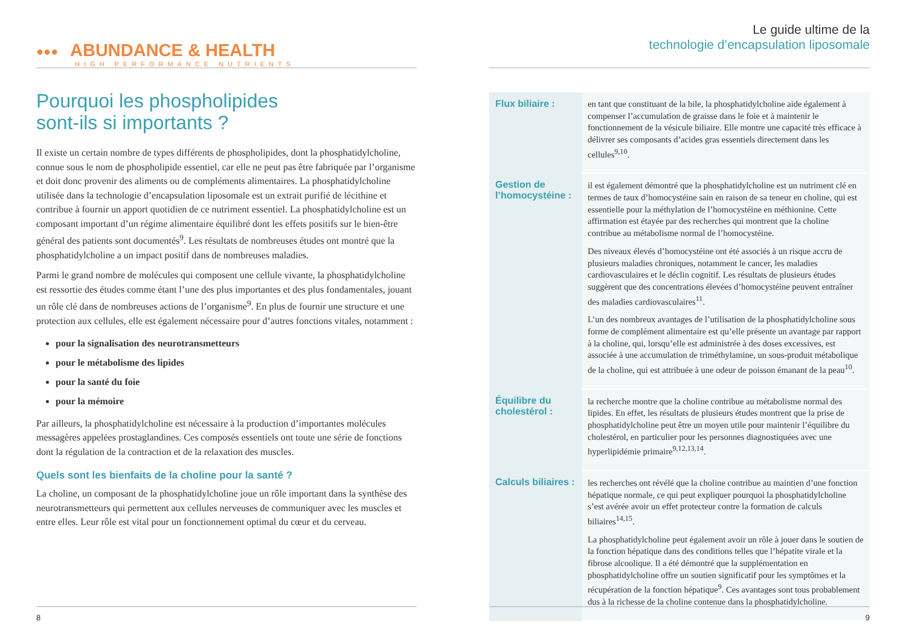●●● ABUNDANCE & HEALTH
HIGH PERFORMANCE NUTRIENTS
Pourquoi les phospholipides
sont-ils si importants ?
Il existe un certain nombre de types différents de phospholipides, dont la phosphatidylcholine, connue sous le nom de phospholipide essentiel, car elle ne peut pas être fabriquée par l’organisme et doit donc provenir des aliments ou de compléments alimentaires. La phosphatidylcholine utilisée dans la technologie d’encapsulation liposomale est un extrait purifié de lécithine et contribue à fournir un apport quotidien de ce nutriment essentiel. La phosphatidylcholine est un composant important d’un régime alimentaire équilibré dont les effets positifs sur le bien-être général des patients sont documentés<sup>9</sup>. Les résultats de nombreuses études ont montré que la phosphatidylcholine a un impact positif dans de nombreuses maladies.
Parmi le grand nombre de molécules qui composent une cellule vivante, la phosphatidylcholine est ressortie des études comme étant l’une des plus importantes et des plus fondamentales, jouant un rôle clé dans de nombreuses actions de l’organisme<sup>9</sup>. En plus de fournir une structure et une protection aux cellules, elle est également nécessaire pour d’autres fonctions vitales, notamment :
pour la signalisation des neurotransmetteurs
pour le métabolisme des lipides
pour la santé du foie
pour la mémoire
Par ailleurs, la phosphatidylcholine est nécessaire à la production d’importantes molécules messagères appelées prostaglandines. Ces composés essentiels ont toute une série de fonctions dont la régulation de la contraction et de la relaxation des muscles.
Quels sont les bienfaits de la choline pour la santé ?
La choline, un composant de la phosphatidylcholine joue un rôle important dans la synthèse des neurotransmetteurs qui permettent aux cellules nerveuses de communiquer avec les muscles et entre elles. Leur rôle est vital pour un fonctionnement optimal du cœur et du cerveau.
8
Le guide ultime de la
technologie d’encapsulation liposomale
| Flux biliaire : | en tant que constituant de la bile, la phosphatidylcholine aide également à compenser l’accumulation de graisse dans le foie et à maintenir le fonctionnement de la vésicule biliaire. Elle montre une capacité très efficace à délivrer ses composants d’acides gras essentiels directement dans les cellules<sup>9,10</sup>. |
| Gestion de l’homocystéine : | il est également démontré que la phosphatidylcholine est un nutriment clé en termes de taux d’homocystéine sain en raison de sa teneur en choline, qui est essentielle pour la méthylation de l’homocystéine en méthionine. Cette affirmation est étayée par des recherches qui montrent que la choline contribue au métabolisme normal de l’homocystéine. Des niveaux élevés d’homocystéine ont été associés à un risque accru de plusieurs maladies chroniques, notamment le cancer, les maladies cardiovasculaires et le déclin cognitif. Les résultats de plusieurs études suggèrent que des concentrations élevées d’homocystéine peuvent entraîner des maladies cardiovasculaires<sup>11</sup>. L’un des nombreux avantages de l’utilisation de la phosphatidylcholine sous forme de complément alimentaire est qu’elle présente un avantage par rapport à la choline, qui, lorsqu’elle est administrée à des doses excessives, est associée à une accumulation de triméthylamine, un sous-produit métabolique de la choline, qui est attribuée à une odeur de poisson émanant de la peau<sup>10</sup>. |
| Équilibre du cholestérol : | la recherche montre que la choline contribue au métabolisme normal des lipides. En effet, les résultats de plusieurs études montrent que la prise de phosphatidylcholine peut être un moyen utile pour maintenir l’équilibre du cholestérol, en particulier pour les personnes diagnostiquées avec une hyperlipidémie primaire<sup>9,12,13,14</sup>. |
| Calculs biliaires : | les recherches ont révélé que la choline contribue au maintien d’une fonction hépatique normale, ce qui peut expliquer pourquoi la phosphatidylcholine s’est avérée avoir un effet protecteur contre la formation de calculs biliaires<sup>14,15</sup>. La phosphatidylcholine peut également avoir un rôle à jouer dans le soutien de la fonction hépatique dans des conditions telles que l’hépatite virale et la fibrose alcoolique. Il a été démontré que la supplémentation en phosphatidylcholine offre un soutien significatif pour les symptômes et la récupération de la fonction hépatique<sup>9</sup>. Ces avantages sont tous probablement dus à la richesse de la choline contenue dans la phosphatidylcholine. |
9